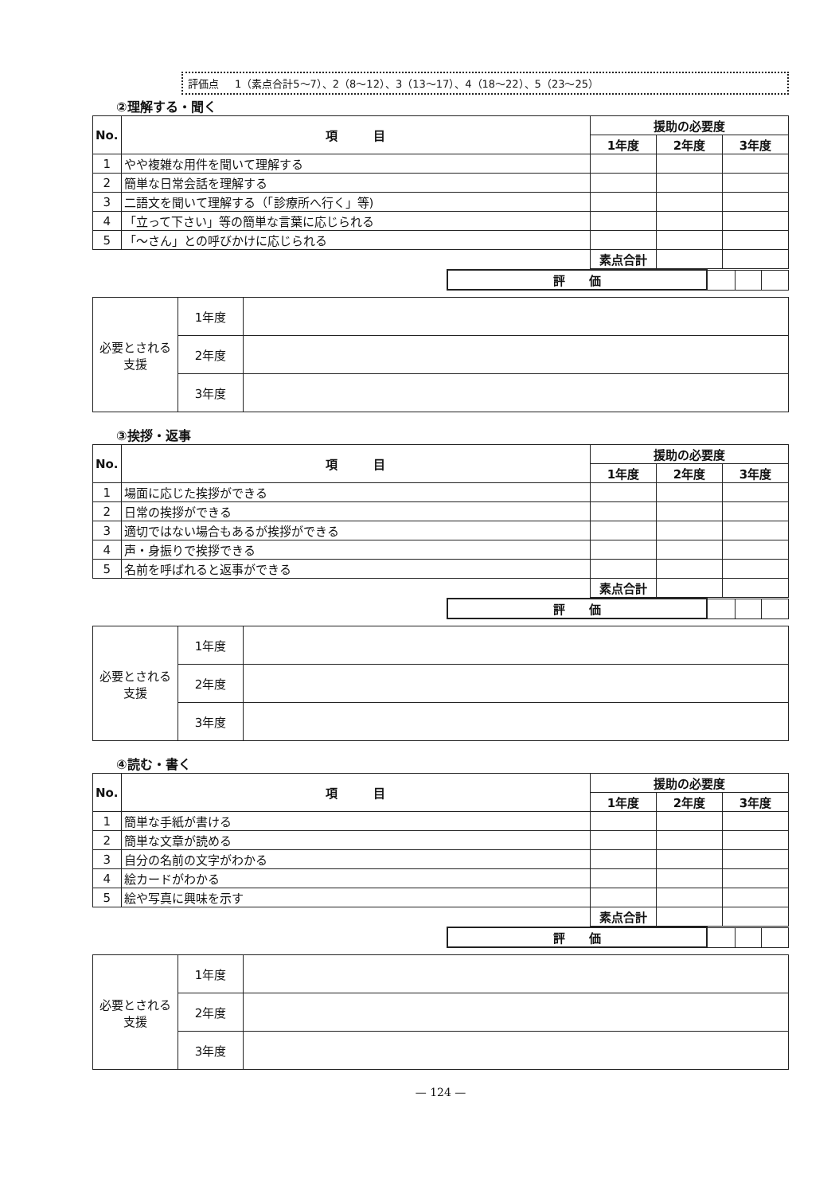評価点 1（素点合計5～7）、2（8～12）、3（13～17）、4（18～22）、5（23～25）
②理解する・聞く
| No. | 項 目 | 援助の必要度 | | |
| --- | --- | --- | --- | --- |
| | | 1年度 | 2年度 | 3年度 |
| 1 | やや複雑な用件を聞いて理解する | | | |
| 2 | 簡単な日常会話を理解する | | | |
| 3 | 二語文を聞いて理解する（「診療所へ行く」等) | | | |
| 4 | 「立って下さい」等の簡単な言葉に応じられる | | | |
| 5 | 「～さん」との呼びかけに応じられる | | | |
| | | 素点合計 | | |
| 評 価 | | | |
| 必要とされる支援 | 1年度 | |
| | 2年度 | |
| | 3年度 | |
③挨拶・返事
| No. | 項 目 | 援助の必要度 | | |
| --- | --- | --- | --- | --- |
| | | 1年度 | 2年度 | 3年度 |
| 1 | 場面に応じた挨拶ができる | | | |
| 2 | 日常の挨拶ができる | | | |
| 3 | 適切ではない場合もあるが挨拶ができる | | | |
| 4 | 声・身振りで挨拶できる | | | |
| 5 | 名前を呼ばれると返事ができる | | | |
| | | 素点合計 | | |
| 評 価 | | | |
| 必要とされる支援 | 1年度 | |
| | 2年度 | |
| | 3年度 | |
④読む・書く
| No. | 項 目 | 援助の必要度 | | |
| --- | --- | --- | --- | --- |
| | | 1年度 | 2年度 | 3年度 |
| 1 | 簡単な手紙が書ける | | | |
| 2 | 簡単な文章が読める | | | |
| 3 | 自分の名前の文字がわかる | | | |
| 4 | 絵カードがわかる | | | |
| 5 | 絵や写真に興味を示す | | | |
| | | 素点合計 | | |
| 評 価 | | | |
| 必要とされる支援 | 1年度 | |
| | 2年度 | |
| | 3年度 | |
— 124 —